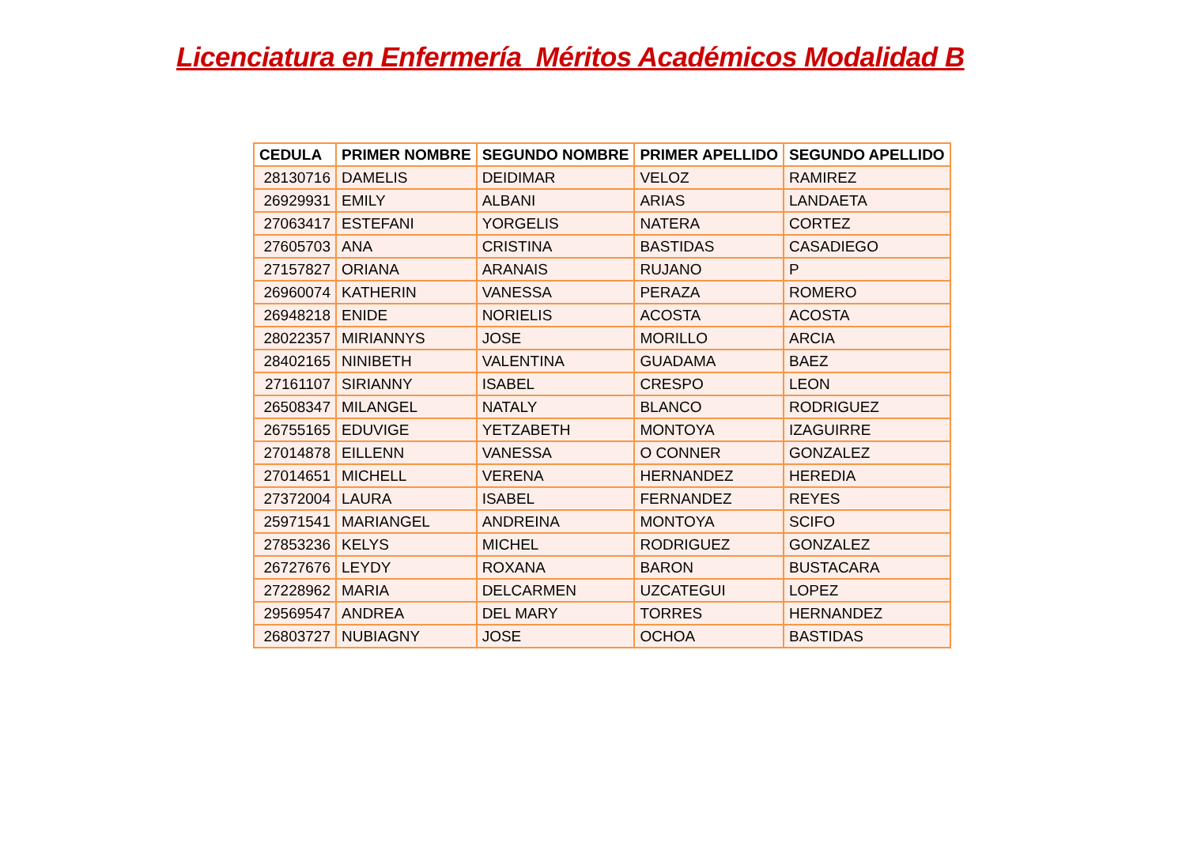Licenciatura en Enfermería Méritos Académicos Modalidad B
| CEDULA | PRIMER NOMBRE | SEGUNDO NOMBRE | PRIMER APELLIDO | SEGUNDO APELLIDO |
| --- | --- | --- | --- | --- |
| 28130716 | DAMELIS | DEIDIMAR | VELOZ | RAMIREZ |
| 26929931 | EMILY | ALBANI | ARIAS | LANDAETA |
| 27063417 | ESTEFANI | YORGELIS | NATERA | CORTEZ |
| 27605703 | ANA | CRISTINA | BASTIDAS | CASADIEGO |
| 27157827 | ORIANA | ARANAIS | RUJANO | P |
| 26960074 | KATHERIN | VANESSA | PERAZA | ROMERO |
| 26948218 | ENIDE | NORIELIS | ACOSTA | ACOSTA |
| 28022357 | MIRIANNYS | JOSE | MORILLO | ARCIA |
| 28402165 | NINIBETH | VALENTINA | GUADAMA | BAEZ |
| 27161107 | SIRIANNY | ISABEL | CRESPO | LEON |
| 26508347 | MILANGEL | NATALY | BLANCO | RODRIGUEZ |
| 26755165 | EDUVIGE | YETZABETH | MONTOYA | IZAGUIRRE |
| 27014878 | EILLENN | VANESSA | O CONNER | GONZALEZ |
| 27014651 | MICHELL | VERENA | HERNANDEZ | HEREDIA |
| 27372004 | LAURA | ISABEL | FERNANDEZ | REYES |
| 25971541 | MARIANGEL | ANDREINA | MONTOYA | SCIFO |
| 27853236 | KELYS | MICHEL | RODRIGUEZ | GONZALEZ |
| 26727676 | LEYDY | ROXANA | BARON | BUSTACARA |
| 27228962 | MARIA | DELCARMEN | UZCATEGUI | LOPEZ |
| 29569547 | ANDREA | DEL MARY | TORRES | HERNANDEZ |
| 26803727 | NUBIAGNY | JOSE | OCHOA | BASTIDAS |